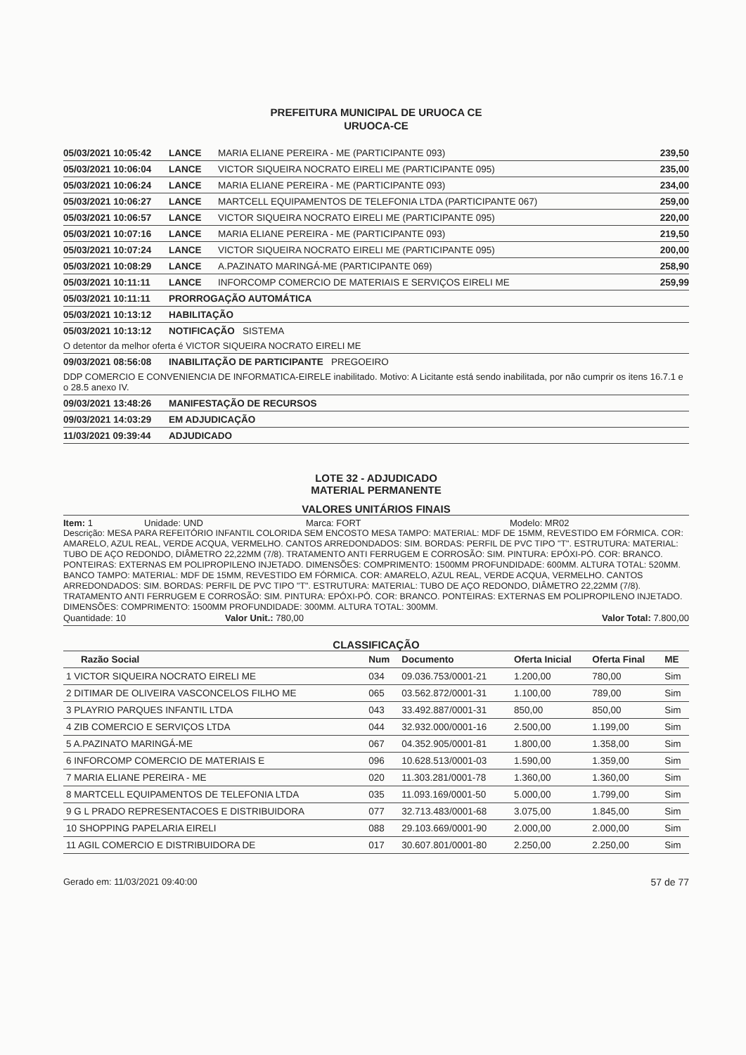PREFEITURA MUNICIPAL DE URUOCA CE
URUOCA-CE
05/03/2021 10:05:42 LANCE MARIA ELIANE PEREIRA - ME (PARTICIPANTE 093) 239,50
05/03/2021 10:06:04 LANCE VICTOR SIQUEIRA NOCRATO EIRELI ME (PARTICIPANTE 095) 235,00
05/03/2021 10:06:24 LANCE MARIA ELIANE PEREIRA - ME (PARTICIPANTE 093) 234,00
05/03/2021 10:06:27 LANCE MARTCELL EQUIPAMENTOS DE TELEFONIA LTDA (PARTICIPANTE 067) 259,00
05/03/2021 10:06:57 LANCE VICTOR SIQUEIRA NOCRATO EIRELI ME (PARTICIPANTE 095) 220,00
05/03/2021 10:07:16 LANCE MARIA ELIANE PEREIRA - ME (PARTICIPANTE 093) 219,50
05/03/2021 10:07:24 LANCE VICTOR SIQUEIRA NOCRATO EIRELI ME (PARTICIPANTE 095) 200,00
05/03/2021 10:08:29 LANCE A.PAZINATO MARINGÁ-ME (PARTICIPANTE 069) 258,90
05/03/2021 10:11:11 LANCE INFORCOMP COMERCIO DE MATERIAIS E SERVIÇOS EIRELI ME 259,99
05/03/2021 10:11:11 PRORROGAÇÃO AUTOMÁTICA
05/03/2021 10:13:12 HABILITAÇÃO
05/03/2021 10:13:12 NOTIFICAÇÃO SISTEMA
O detentor da melhor oferta é VICTOR SIQUEIRA NOCRATO EIRELI ME
09/03/2021 08:56:08 INABILITAÇÃO DE PARTICIPANTE PREGOEIRO
DDP COMERCIO E CONVENIENCIA DE INFORMATICA-EIRELE inabilitado. Motivo: A Licitante está sendo inabilitada, por não cumprir os itens 16.7.1 e o 28.5 anexo IV.
09/03/2021 13:48:26 MANIFESTAÇÃO DE RECURSOS
09/03/2021 14:03:29 EM ADJUDICAÇÃO
11/03/2021 09:39:44 ADJUDICADO
LOTE 32 - ADJUDICADO
MATERIAL PERMANENTE
VALORES UNITÁRIOS FINAIS
Item: 1 Unidade: UND Marca: FORT Modelo: MR02
Descrição: MESA PARA REFEITÓRIO INFANTIL COLORIDA SEM ENCOSTO MESA TAMPO: MATERIAL: MDF DE 15MM, REVESTIDO EM FÓRMICA. COR: AMARELO, AZUL REAL, VERDE ACQUA, VERMELHO. CANTOS ARREDONDADOS: SIM. BORDAS: PERFIL DE PVC TIPO "T". ESTRUTURA: MATERIAL: TUBO DE AÇO REDONDO, DIÂMETRO 22,22MM (7/8). TRATAMENTO ANTI FERRUGEM E CORROSÃO: SIM. PINTURA: EPÓXI-PÓ. COR: BRANCO. PONTEIRAS: EXTERNAS EM POLIPROPILENO INJETADO. DIMENSÕES: COMPRIMENTO: 1500MM PROFUNDIDADE: 600MM. ALTURA TOTAL: 520MM. BANCO TAMPO: MATERIAL: MDF DE 15MM, REVESTIDO EM FÓRMICA. COR: AMARELO, AZUL REAL, VERDE ACQUA, VERMELHO. CANTOS ARREDONDADOS: SIM. BORDAS: PERFIL DE PVC TIPO "T". ESTRUTURA: MATERIAL: TUBO DE AÇO REDONDO, DIÂMETRO 22,22MM (7/8). TRATAMENTO ANTI FERRUGEM E CORROSÃO: SIM. PINTURA: EPÓXI-PÓ. COR: BRANCO. PONTEIRAS: EXTERNAS EM POLIPROPILENO INJETADO. DIMENSÕES: COMPRIMENTO: 1500MM PROFUNDIDADE: 300MM. ALTURA TOTAL: 300MM.
Quantidade: 10 Valor Unit.: 780,00 Valor Total: 7.800,00
CLASSIFICAÇÃO
| Razão Social | Num | Documento | Oferta Inicial | Oferta Final | ME |
| --- | --- | --- | --- | --- | --- |
| 1 VICTOR SIQUEIRA NOCRATO EIRELI ME | 034 | 09.036.753/0001-21 | 1.200,00 | 780,00 | Sim |
| 2 DITIMAR DE OLIVEIRA VASCONCELOS FILHO ME | 065 | 03.562.872/0001-31 | 1.100,00 | 789,00 | Sim |
| 3 PLAYRIO PARQUES INFANTIL LTDA | 043 | 33.492.887/0001-31 | 850,00 | 850,00 | Sim |
| 4 ZIB COMERCIO E SERVIÇOS LTDA | 044 | 32.932.000/0001-16 | 2.500,00 | 1.199,00 | Sim |
| 5 A.PAZINATO MARINGÁ-ME | 067 | 04.352.905/0001-81 | 1.800,00 | 1.358,00 | Sim |
| 6 INFORCOMP COMERCIO DE MATERIAIS E | 096 | 10.628.513/0001-03 | 1.590,00 | 1.359,00 | Sim |
| 7 MARIA ELIANE PEREIRA - ME | 020 | 11.303.281/0001-78 | 1.360,00 | 1.360,00 | Sim |
| 8 MARTCELL EQUIPAMENTOS DE TELEFONIA LTDA | 035 | 11.093.169/0001-50 | 5.000,00 | 1.799,00 | Sim |
| 9 G L PRADO REPRESENTACOES E DISTRIBUIDORA | 077 | 32.713.483/0001-68 | 3.075,00 | 1.845,00 | Sim |
| 10 SHOPPING PAPELARIA EIRELI | 088 | 29.103.669/0001-90 | 2.000,00 | 2.000,00 | Sim |
| 11 AGIL COMERCIO E DISTRIBUIDORA DE | 017 | 30.607.801/0001-80 | 2.250,00 | 2.250,00 | Sim |
Gerado em: 11/03/2021 09:40:00 57 de 77